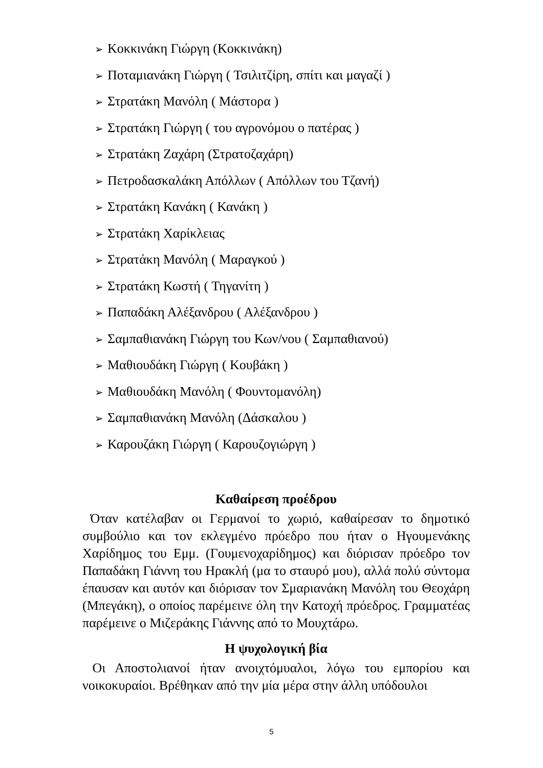➢ Κοκκινάκη Γιώργη (Κοκκινάκη)
➢ Ποταμιανάκη Γιώργη ( Τσιλιτζίρη, σπίτι και μαγαζί )
➢ Στρατάκη Μανόλη ( Μάστορα )
➢ Στρατάκη Γιώργη ( του αγρονόμου ο πατέρας )
➢ Στρατάκη Ζαχάρη (Στρατοζαχάρη)
➢ Πετροδασκαλάκη Απόλλων ( Απόλλων του Τζανή)
➢ Στρατάκη Κανάκη ( Κανάκη )
➢ Στρατάκη Χαρίκλειας
➢ Στρατάκη Μανόλη ( Μαραγκού )
➢ Στρατάκη Κωστή ( Τηγανίτη )
➢ Παπαδάκη Αλέξανδρου ( Αλέξανδρου )
➢ Σαμπαθιανάκη Γιώργη του Κων/νου ( Σαμπαθιανού)
➢ Μαθιουδάκη Γιώργη ( Κουβάκη )
➢ Μαθιουδάκη Μανόλη ( Φουντομανόλη)
➢ Σαμπαθιανάκη Μανόλη (Δάσκαλου )
➢ Καρουζάκη Γιώργη ( Καρουζογιώργη )
Καθαίρεση προέδρου
Όταν κατέλαβαν οι Γερμανοί το χωριό, καθαίρεσαν το δημοτικό συμβούλιο και τον εκλεγμένο πρόεδρο που ήταν ο Ηγουμενάκης Χαρίδημος του Εμμ. (Γουμενοχαρίδημος) και διόρισαν πρόεδρο τον Παπαδάκη Γιάννη του Ηρακλή (μα το σταυρό μου), αλλά πολύ σύντομα έπαυσαν και αυτόν και διόρισαν τον Σμαριανάκη Μανόλη του Θεοχάρη (Μπεγάκη), ο οποίος παρέμεινε όλη την Κατοχή πρόεδρος. Γραμματέας παρέμεινε ο Μιζεράκης Γιάννης από το Μουχτάρω.
Η ψυχολογική βία
Οι Αποστολιανοί ήταν ανοιχτόμυαλοι, λόγω του εμπορίου και νοικοκυραίοι. Βρέθηκαν από την μία μέρα στην άλλη υπόδουλοι
5